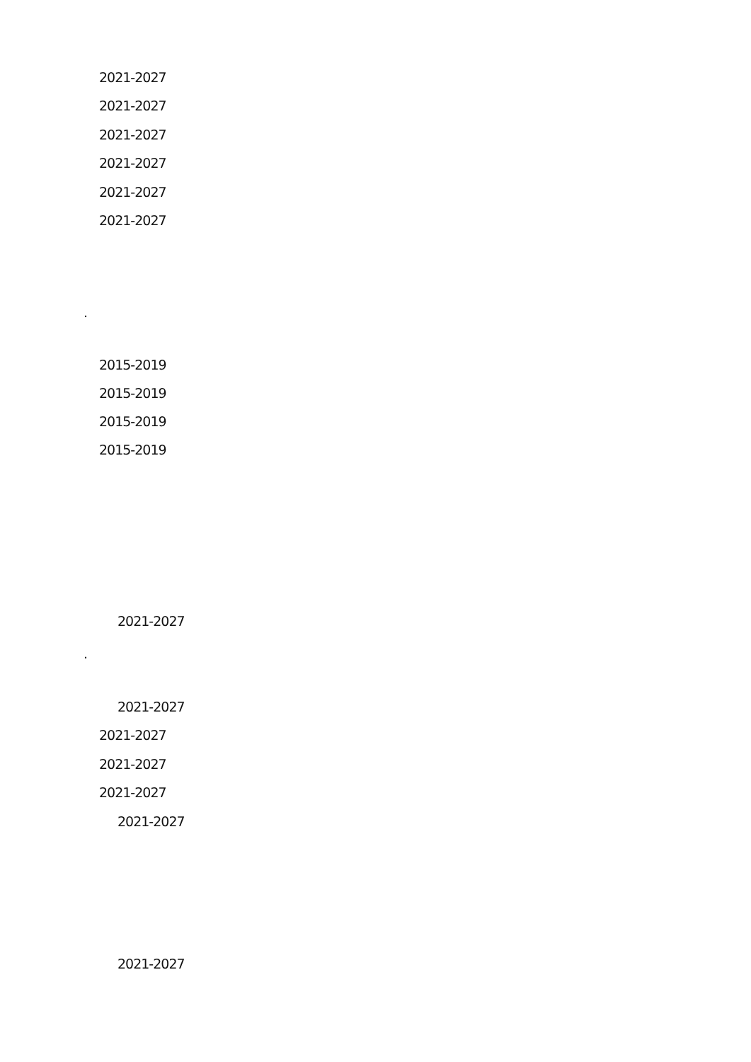2021-2027
2021-2027
2021-2027
2021-2027
2021-2027
2021-2027
.
2015-2019
2015-2019
2015-2019
2015-2019
2021-2027
.
2021-2027
2021-2027
2021-2027
2021-2027
2021-2027
2021-2027